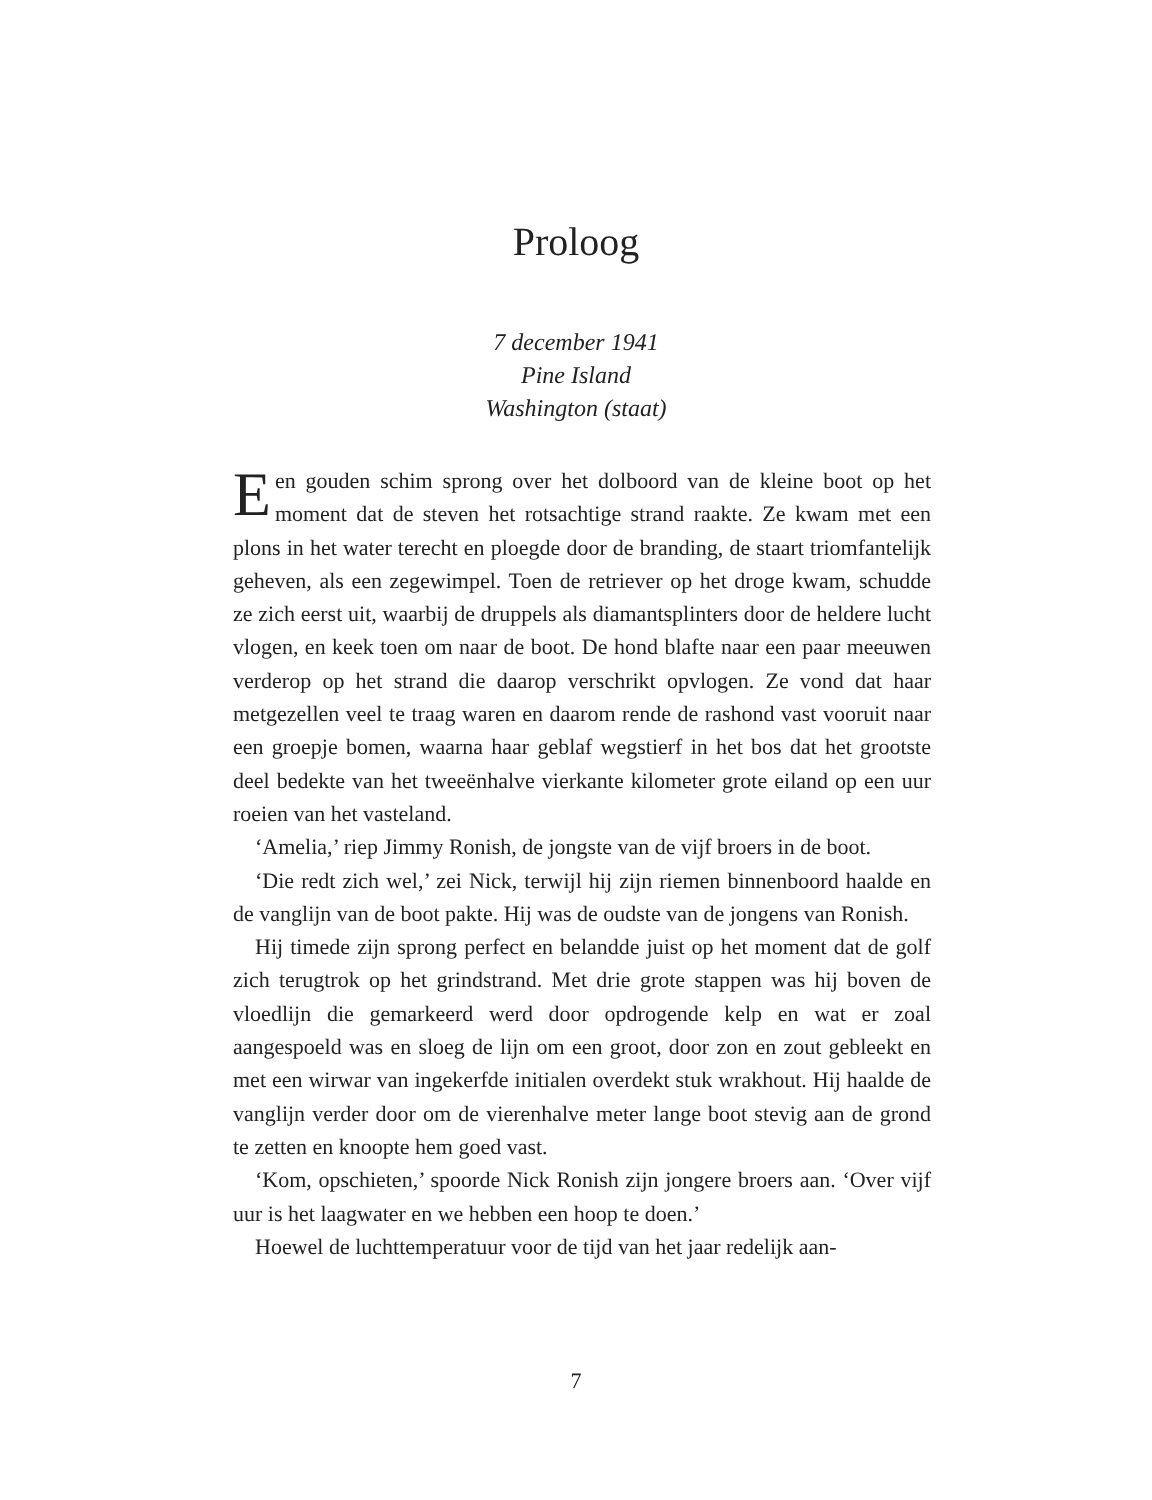Proloog
7 december 1941
Pine Island
Washington (staat)
Een gouden schim sprong over het dolboord van de kleine boot op het moment dat de steven het rotsachtige strand raakte. Ze kwam met een plons in het water terecht en ploegde door de branding, de staart triomfantelijk geheven, als een zegewimpel. Toen de retriever op het droge kwam, schudde ze zich eerst uit, waarbij de druppels als diamantsplinters door de heldere lucht vlogen, en keek toen om naar de boot. De hond blafte naar een paar meeuwen verderop op het strand die daarop verschrikt opvlogen. Ze vond dat haar metgezellen veel te traag waren en daarom rende de rashond vast vooruit naar een groepje bomen, waarna haar geblaf wegstierf in het bos dat het grootste deel bedekte van het tweeënhalve vierkante kilometer grote eiland op een uur roeien van het vasteland.
‘Amelia,’ riep Jimmy Ronish, de jongste van de vijf broers in de boot.
‘Die redt zich wel,’ zei Nick, terwijl hij zijn riemen binnenboord haalde en de vanglijn van de boot pakte. Hij was de oudste van de jongens van Ronish.
Hij timede zijn sprong perfect en belandde juist op het moment dat de golf zich terugtrok op het grindstrand. Met drie grote stappen was hij boven de vloedlijn die gemarkeerd werd door opdrogende kelp en wat er zoal aangespoeld was en sloeg de lijn om een groot, door zon en zout gebleekt en met een wirwar van ingekerfde initialen overdekt stuk wrakhout. Hij haalde de vanglijn verder door om de vierenhalve meter lange boot stevig aan de grond te zetten en knoopte hem goed vast.
‘Kom, opschieten,’ spoorde Nick Ronish zijn jongere broers aan. ‘Over vijf uur is het laagwater en we hebben een hoop te doen.’
Hoewel de luchttemperatuur voor de tijd van het jaar redelijk aan-
7